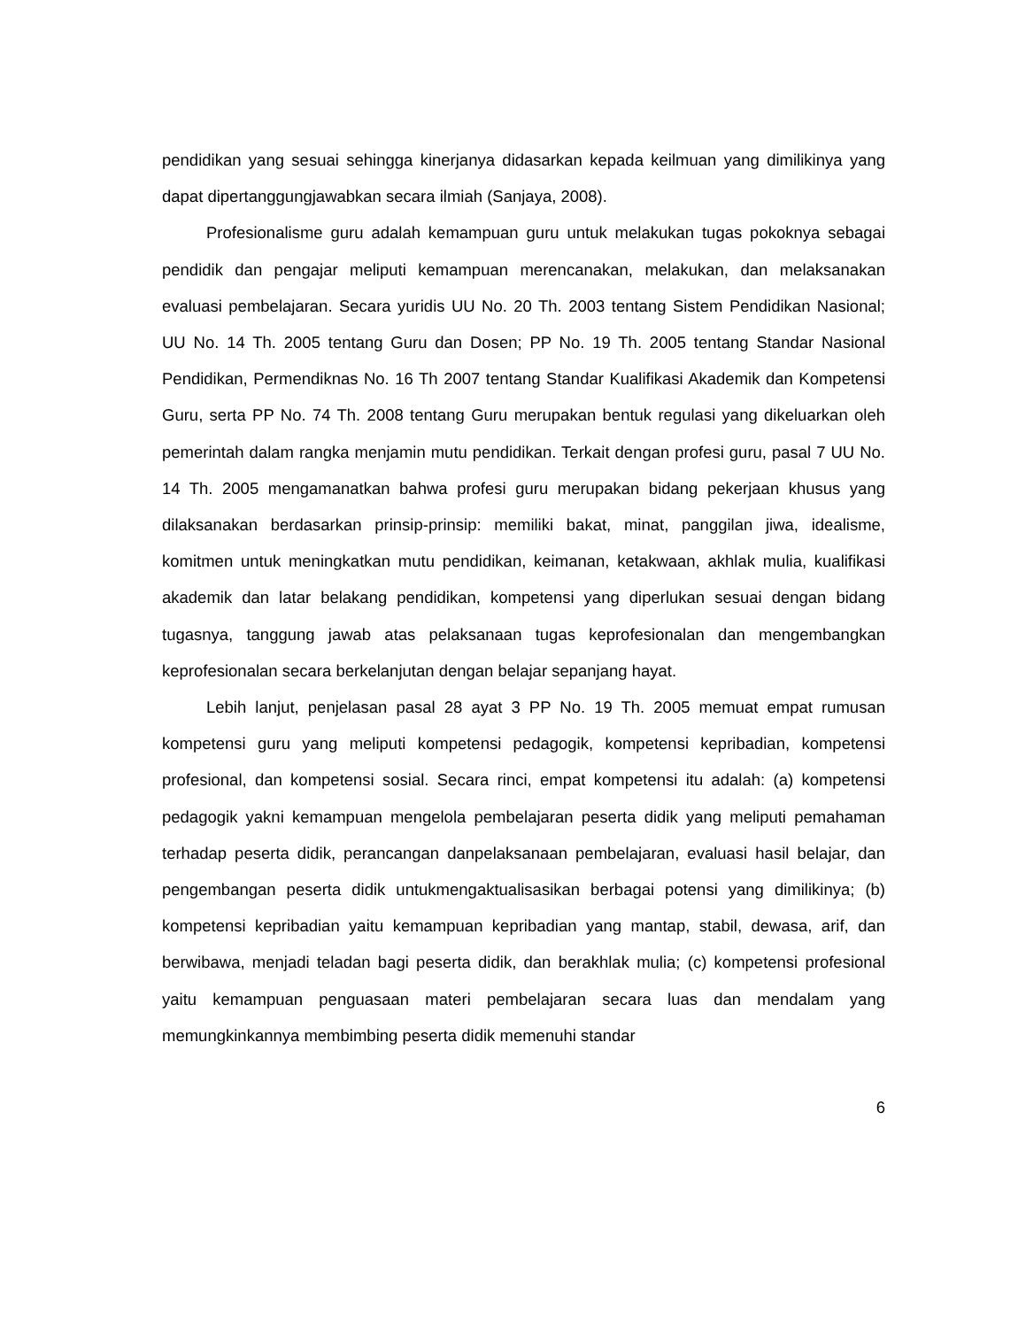pendidikan yang sesuai sehingga kinerjanya didasarkan kepada keilmuan yang dimilikinya yang dapat dipertanggungjawabkan secara ilmiah (Sanjaya, 2008).
Profesionalisme guru adalah kemampuan guru untuk melakukan tugas pokoknya sebagai pendidik dan pengajar meliputi kemampuan merencanakan, melakukan, dan melaksanakan evaluasi pembelajaran. Secara yuridis UU No. 20 Th. 2003 tentang Sistem Pendidikan Nasional; UU No. 14 Th. 2005 tentang Guru dan Dosen; PP No. 19 Th. 2005 tentang Standar Nasional Pendidikan, Permendiknas No. 16 Th 2007 tentang Standar Kualifikasi Akademik dan Kompetensi Guru, serta PP No. 74 Th. 2008 tentang Guru merupakan bentuk regulasi yang dikeluarkan oleh pemerintah dalam rangka menjamin mutu pendidikan. Terkait dengan profesi guru, pasal 7 UU No. 14 Th. 2005 mengamanatkan bahwa profesi guru merupakan bidang pekerjaan khusus yang dilaksanakan berdasarkan prinsip-prinsip: memiliki bakat, minat, panggilan jiwa, idealisme, komitmen untuk meningkatkan mutu pendidikan, keimanan, ketakwaan, akhlak mulia, kualifikasi akademik dan latar belakang pendidikan, kompetensi yang diperlukan sesuai dengan bidang tugasnya, tanggung jawab atas pelaksanaan tugas keprofesionalan dan mengembangkan keprofesionalan secara berkelanjutan dengan belajar sepanjang hayat.
Lebih lanjut, penjelasan pasal 28 ayat 3 PP No. 19 Th. 2005 memuat empat rumusan kompetensi guru yang meliputi kompetensi pedagogik, kompetensi kepribadian, kompetensi profesional, dan kompetensi sosial. Secara rinci, empat kompetensi itu adalah: (a) kompetensi pedagogik yakni kemampuan mengelola pembelajaran peserta didik yang meliputi pemahaman terhadap peserta didik, perancangan danpelaksanaan pembelajaran, evaluasi hasil belajar, dan pengembangan peserta didik untukmengaktualisasikan berbagai potensi yang dimilikinya; (b) kompetensi kepribadian yaitu kemampuan kepribadian yang mantap, stabil, dewasa, arif, dan berwibawa, menjadi teladan bagi peserta didik, dan berakhlak mulia; (c) kompetensi profesional yaitu kemampuan penguasaan materi pembelajaran secara luas dan mendalam yang memungkinkannya membimbing peserta didik memenuhi standar
6